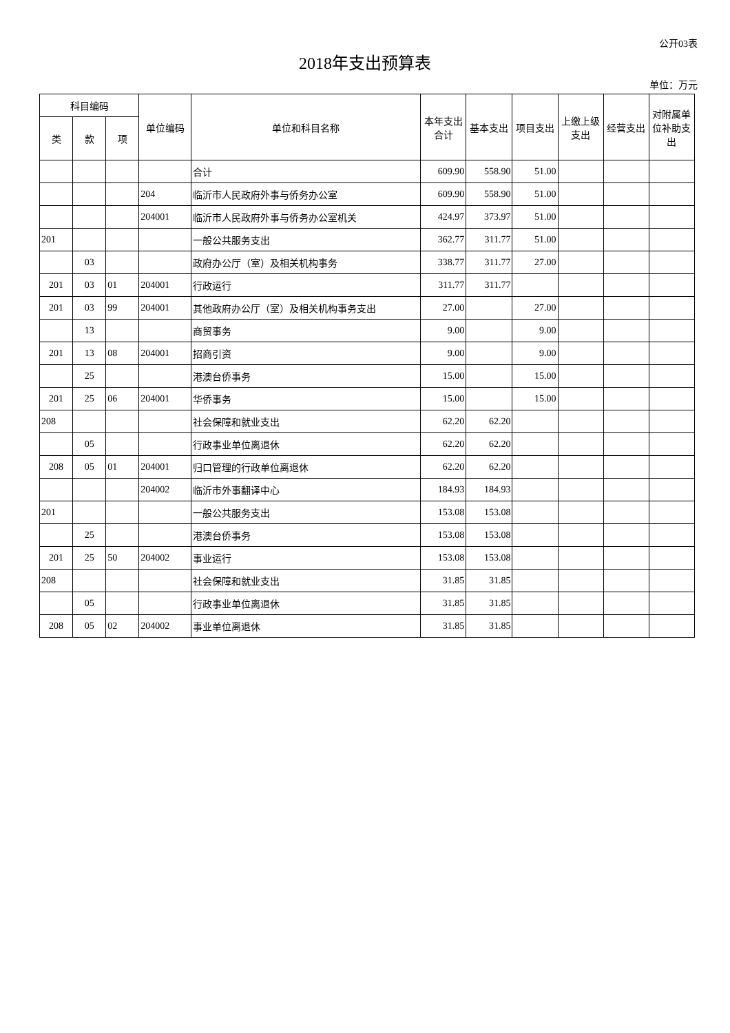公开03表
2018年支出预算表
单位：万元
| 科目编码 | | | 单位编码 | 单位和科目名称 | 本年支出 合计 | 基本支出 | 项目支出 | 上缴上级 支出 | 经营支出 | 对附属单 位补助支 出 |
| --- | --- | --- | --- | --- | --- | --- | --- | --- | --- | --- |
| 类 | 款 | 项 | | | | | | | | |
| | | | | 合计 | 609.90 | 558.90 | 51.00 | | | |
| | | | 204 | 临沂市人民政府外事与侨务办公室 | 609.90 | 558.90 | 51.00 | | | |
| | | | 204001 | 临沂市人民政府外事与侨务办公室机关 | 424.97 | 373.97 | 51.00 | | | |
| 201 | | | | 一般公共服务支出 | 362.77 | 311.77 | 51.00 | | | |
| | 03 | | | 政府办公厅（室）及相关机构事务 | 338.77 | 311.77 | 27.00 | | | |
| 201 | 03 | 01 | 204001 | 行政运行 | 311.77 | 311.77 | | | | |
| 201 | 03 | 99 | 204001 | 其他政府办公厅（室）及相关机构事务支出 | 27.00 | | 27.00 | | | |
| | 13 | | | 商贸事务 | 9.00 | | 9.00 | | | |
| 201 | 13 | 08 | 204001 | 招商引资 | 9.00 | | 9.00 | | | |
| | 25 | | | 港澳台侨事务 | 15.00 | | 15.00 | | | |
| 201 | 25 | 06 | 204001 | 华侨事务 | 15.00 | | 15.00 | | | |
| 208 | | | | 社会保障和就业支出 | 62.20 | 62.20 | | | | |
| | 05 | | | 行政事业单位离退休 | 62.20 | 62.20 | | | | |
| 208 | 05 | 01 | 204001 | 归口管理的行政单位离退休 | 62.20 | 62.20 | | | | |
| | | | 204002 | 临沂市外事翻译中心 | 184.93 | 184.93 | | | | |
| 201 | | | | 一般公共服务支出 | 153.08 | 153.08 | | | | |
| | 25 | | | 港澳台侨事务 | 153.08 | 153.08 | | | | |
| 201 | 25 | 50 | 204002 | 事业运行 | 153.08 | 153.08 | | | | |
| 208 | | | | 社会保障和就业支出 | 31.85 | 31.85 | | | | |
| | 05 | | | 行政事业单位离退休 | 31.85 | 31.85 | | | | |
| 208 | 05 | 02 | 204002 | 事业单位离退休 | 31.85 | 31.85 | | | | |